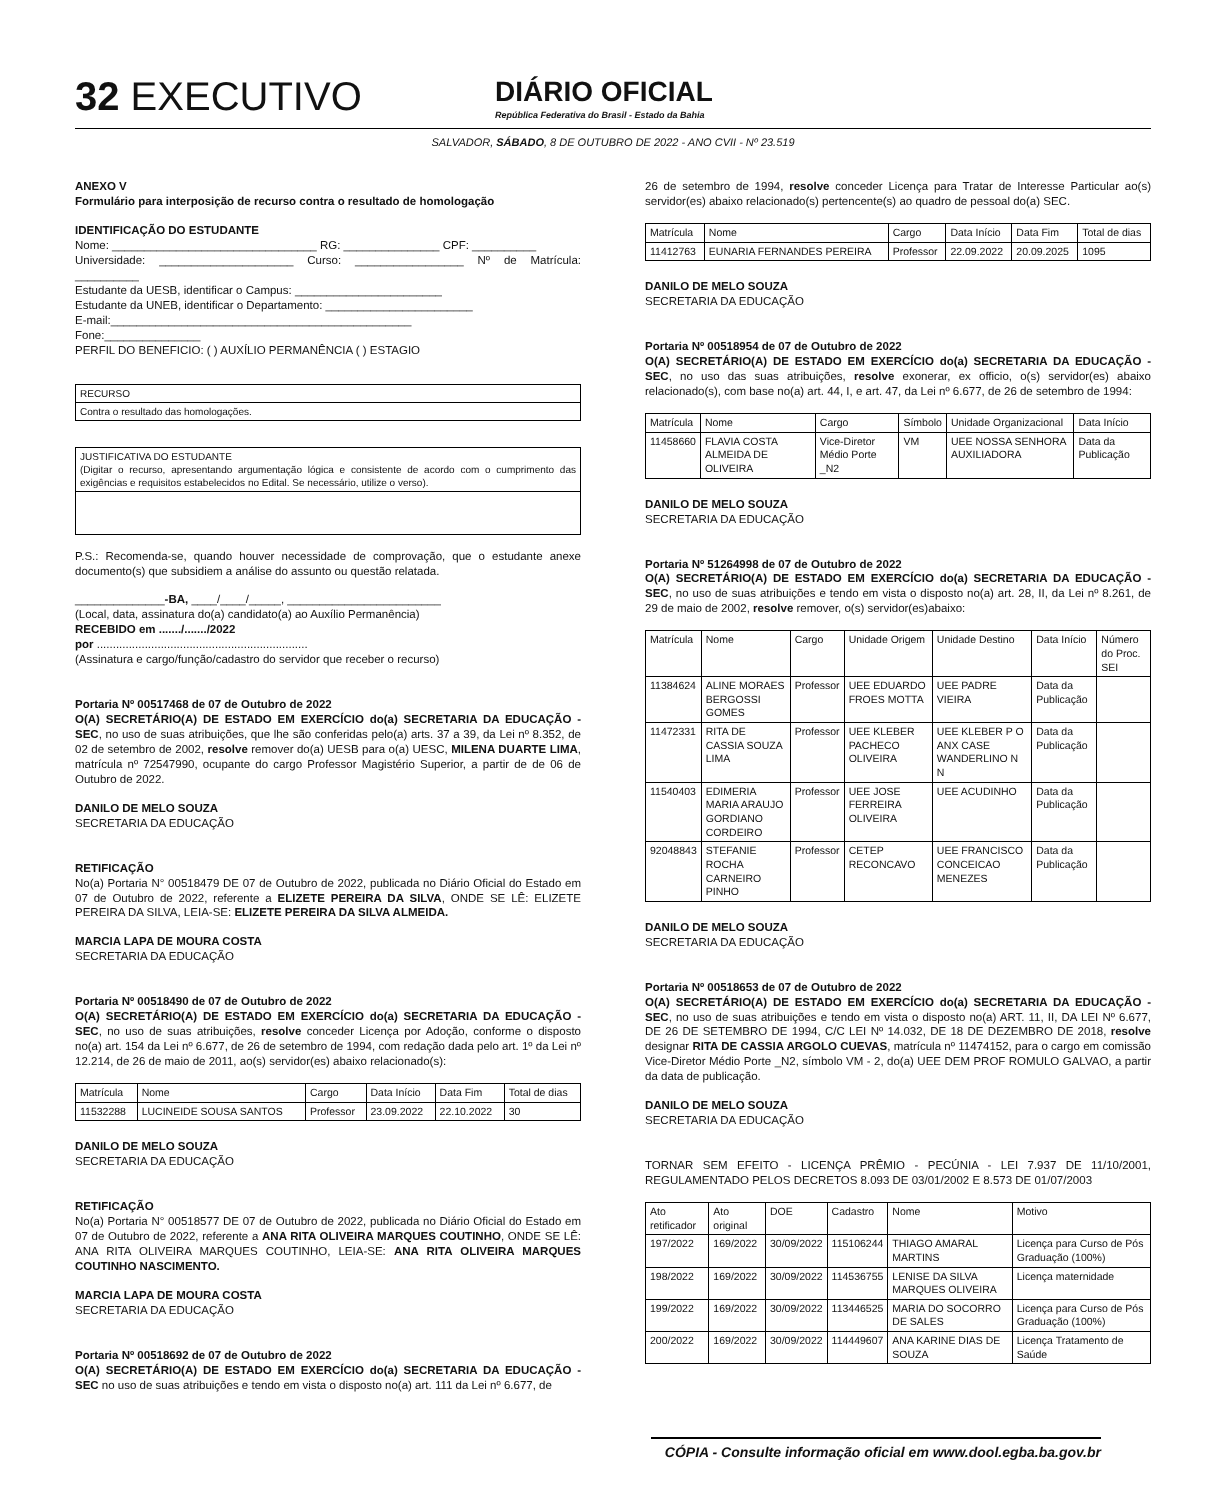32 EXECUTIVO
DIÁRIO OFICIAL
República Federativa do Brasil - Estado da Bahia
SALVADOR, SÁBADO, 8 DE OUTUBRO DE 2022 - ANO CVII - Nº 23.519
ANEXO V
Formulário para interposição de recurso contra o resultado de homologação
IDENTIFICAÇÃO DO ESTUDANTE
Nome: ________________________________ RG: _______________ CPF: __________
Universidade: _____________________ Curso: _________________ Nº de Matrícula: __________
Estudante da UESB, identificar o Campus: _______________________
Estudante da UNEB, identificar o Departamento: _______________________
E-mail:_______________________________________________
Fone:_______________
PERFIL DO BENEFICIO: ( ) AUXÍLIO PERMANÊNCIA ( ) ESTAGIO
RECURSO
Contra o resultado das homologações.
JUSTIFICATIVA DO ESTUDANTE
(Digitar o recurso, apresentando argumentação lógica e consistente de acordo com o cumprimento das exigências e requisitos estabelecidos no Edital. Se necessário, utilize o verso).
P.S.: Recomenda-se, quando houver necessidade de comprovação, que o estudante anexe documento(s) que subsidiem a análise do assunto ou questão relatada.
______________-BA, ____/____/_____, ________________________
(Local, data, assinatura do(a) candidato(a) ao Auxílio Permanência)
RECEBIDO em ......./......./2022
por ..................................................................
(Assinatura e cargo/função/cadastro do servidor que receber o recurso)
Portaria Nº 00517468 de 07 de Outubro de 2022
O(A) SECRETÁRIO(A) DE ESTADO EM EXERCÍCIO do(a) SECRETARIA DA EDUCAÇÃO - SEC, no uso de suas atribuições, que lhe são conferidas pelo(a) arts. 37 a 39, da Lei nº 8.352, de 02 de setembro de 2002, resolve remover do(a) UESB para o(a) UESC, MILENA DUARTE LIMA, matrícula nº 72547990, ocupante do cargo Professor Magistério Superior, a partir de de 06 de Outubro de 2022.
DANILO DE MELO SOUZA
SECRETARIA DA EDUCAÇÃO
RETIFICAÇÃO
No(a) Portaria N° 00518479 DE 07 de Outubro de 2022, publicada no Diário Oficial do Estado em 07 de Outubro de 2022, referente a ELIZETE PEREIRA DA SILVA, ONDE SE LÊ: ELIZETE PEREIRA DA SILVA, LEIA-SE: ELIZETE PEREIRA DA SILVA ALMEIDA.
MARCIA LAPA DE MOURA COSTA
SECRETARIA DA EDUCAÇÃO
Portaria Nº 00518490 de 07 de Outubro de 2022
O(A) SECRETÁRIO(A) DE ESTADO EM EXERCÍCIO do(a) SECRETARIA DA EDUCAÇÃO - SEC, no uso de suas atribuições, resolve conceder Licença por Adoção, conforme o disposto no(a) art. 154 da Lei nº 6.677, de 26 de setembro de 1994, com redação dada pelo art. 1º da Lei nº 12.214, de 26 de maio de 2011, ao(s) servidor(es) abaixo relacionado(s):
| Matrícula | Nome | Cargo | Data Início | Data Fim | Total de dias |
| --- | --- | --- | --- | --- | --- |
| 11532288 | LUCINEIDE SOUSA SANTOS | Professor | 23.09.2022 | 22.10.2022 | 30 |
DANILO DE MELO SOUZA
SECRETARIA DA EDUCAÇÃO
RETIFICAÇÃO
No(a) Portaria N° 00518577 DE 07 de Outubro de 2022, publicada no Diário Oficial do Estado em 07 de Outubro de 2022, referente a ANA RITA OLIVEIRA MARQUES COUTINHO, ONDE SE LÊ: ANA RITA OLIVEIRA MARQUES COUTINHO, LEIA-SE: ANA RITA OLIVEIRA MARQUES COUTINHO NASCIMENTO.
MARCIA LAPA DE MOURA COSTA
SECRETARIA DA EDUCAÇÃO
Portaria Nº 00518692 de 07 de Outubro de 2022
O(A) SECRETÁRIO(A) DE ESTADO EM EXERCÍCIO do(a) SECRETARIA DA EDUCAÇÃO - SEC no uso de suas atribuições e tendo em vista o disposto no(a) art. 111 da Lei nº 6.677, de
26 de setembro de 1994, resolve conceder Licença para Tratar de Interesse Particular ao(s) servidor(es) abaixo relacionado(s) pertencente(s) ao quadro de pessoal do(a) SEC.
| Matrícula | Nome | Cargo | Data Início | Data Fim | Total de dias |
| --- | --- | --- | --- | --- | --- |
| 11412763 | EUNARIA FERNANDES PEREIRA | Professor | 22.09.2022 | 20.09.2025 | 1095 |
DANILO DE MELO SOUZA
SECRETARIA DA EDUCAÇÃO
Portaria Nº 00518954 de 07 de Outubro de 2022
O(A) SECRETÁRIO(A) DE ESTADO EM EXERCÍCIO do(a) SECRETARIA DA EDUCAÇÃO - SEC, no uso das suas atribuições, resolve exonerar, ex officio, o(s) servidor(es) abaixo relacionado(s), com base no(a) art. 44, I, e art. 47, da Lei nº 6.677, de 26 de setembro de 1994:
| Matrícula | Nome | Cargo | Símbolo | Unidade Organizacional | Data Início |
| --- | --- | --- | --- | --- | --- |
| 11458660 | FLAVIA COSTA ALMEIDA DE OLIVEIRA | Vice-Diretor Médio Porte _N2 | VM | UEE NOSSA SENHORA AUXILIADORA | Data da Publicação |
DANILO DE MELO SOUZA
SECRETARIA DA EDUCAÇÃO
Portaria Nº 51264998 de 07 de Outubro de 2022
O(A) SECRETÁRIO(A) DE ESTADO EM EXERCÍCIO do(a) SECRETARIA DA EDUCAÇÃO - SEC, no uso de suas atribuições e tendo em vista o disposto no(a) art. 28, II, da Lei nº 8.261, de 29 de maio de 2002, resolve remover, o(s) servidor(es)abaixo:
| Matrícula | Nome | Cargo | Unidade Origem | Unidade Destino | Data Início | Número do Proc. SEI |
| --- | --- | --- | --- | --- | --- | --- |
| 11384624 | ALINE MORAES BERGOSSI GOMES | Professor | UEE EDUARDO FROES MOTTA | UEE PADRE VIEIRA | Data da Publicação | |
| 11472331 | RITA DE CASSIA SOUZA LIMA | Professor | UEE KLEBER PACHECO OLIVEIRA | UEE KLEBER P O ANX CASE WANDERLINO N N | Data da Publicação | |
| 11540403 | EDIMERIA MARIA ARAUJO GORDIANO CORDEIRO | Professor | UEE JOSE FERREIRA OLIVEIRA | UEE ACUDINHO | Data da Publicação | |
| 92048843 | STEFANIE ROCHA CARNEIRO PINHO | Professor | CETEP RECONCAVO | UEE FRANCISCO CONCEICAO MENEZES | Data da Publicação | |
DANILO DE MELO SOUZA
SECRETARIA DA EDUCAÇÃO
Portaria Nº 00518653 de 07 de Outubro de 2022
O(A) SECRETÁRIO(A) DE ESTADO EM EXERCÍCIO do(a) SECRETARIA DA EDUCAÇÃO - SEC, no uso de suas atribuições e tendo em vista o disposto no(a) ART. 11, II, DA LEI Nº 6.677, DE 26 DE SETEMBRO DE 1994, C/C LEI Nº 14.032, DE 18 DE DEZEMBRO DE 2018, resolve designar RITA DE CASSIA ARGOLO CUEVAS, matrícula nº 11474152, para o cargo em comissão Vice-Diretor Médio Porte _N2, símbolo VM - 2, do(a) UEE DEM PROF ROMULO GALVAO, a partir da data de publicação.
DANILO DE MELO SOUZA
SECRETARIA DA EDUCAÇÃO
TORNAR SEM EFEITO - LICENÇA PRÊMIO - PECÚNIA - LEI 7.937 DE 11/10/2001, REGULAMENTADO PELOS DECRETOS 8.093 DE 03/01/2002 E 8.573 DE 01/07/2003
| Ato retificador | Ato original | DOE | Cadastro | Nome | Motivo |
| --- | --- | --- | --- | --- | --- |
| 197/2022 | 169/2022 | 30/09/2022 | 115106244 | THIAGO AMARAL MARTINS | Licença para Curso de Pós Graduação (100%) |
| 198/2022 | 169/2022 | 30/09/2022 | 114536755 | LENISE DA SILVA MARQUES OLIVEIRA | Licença maternidade |
| 199/2022 | 169/2022 | 30/09/2022 | 113446525 | MARIA DO SOCORRO DE SALES | Licença para Curso de Pós Graduação (100%) |
| 200/2022 | 169/2022 | 30/09/2022 | 114449607 | ANA KARINE DIAS DE SOUZA | Licença Tratamento de Saúde |
CÓPIA - Consulte informação oficial em www.dool.egba.ba.gov.br